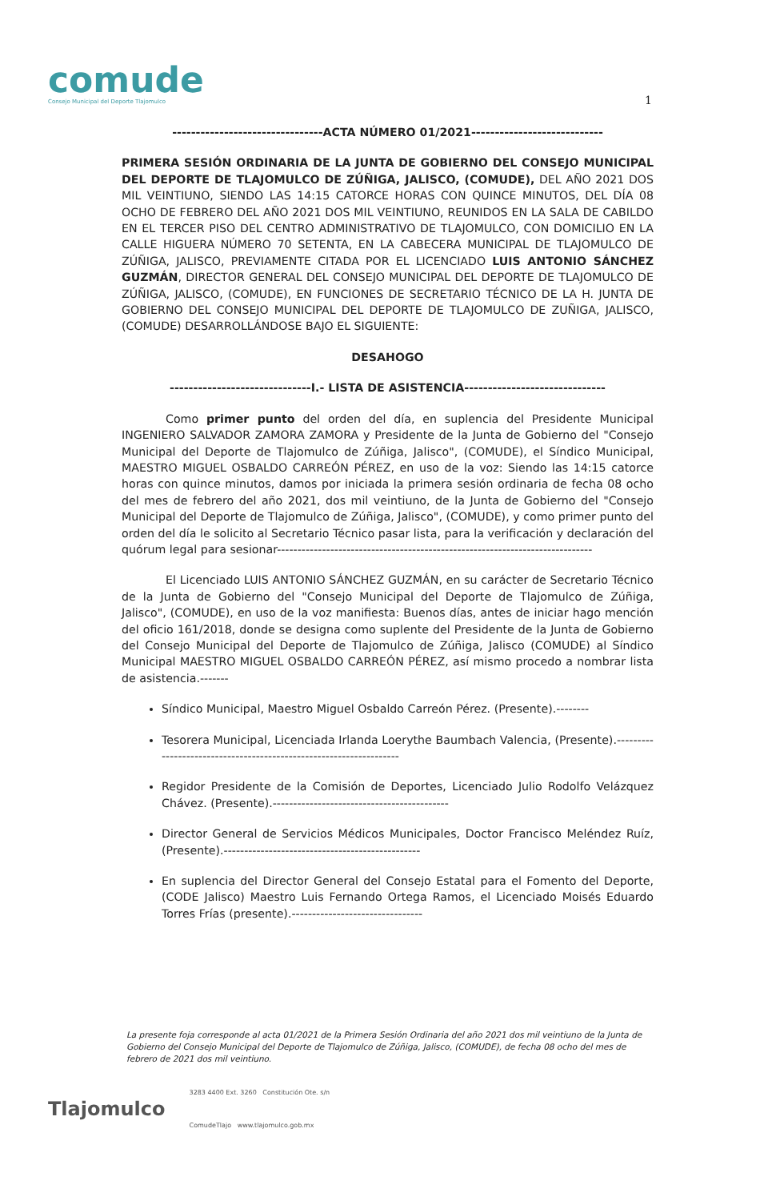comude
Consejo Municipal del Deporte Tlajomulco
1
--------------------------------ACTA NÚMERO 01/2021----------------------------
PRIMERA SESIÓN ORDINARIA DE LA JUNTA DE GOBIERNO DEL CONSEJO MUNICIPAL DEL DEPORTE DE TLAJOMULCO DE ZÚÑIGA, JALISCO, (COMUDE), DEL AÑO 2021 DOS MIL VEINTIUNO, SIENDO LAS 14:15 CATORCE HORAS CON QUINCE MINUTOS, DEL DÍA 08 OCHO DE FEBRERO DEL AÑO 2021 DOS MIL VEINTIUNO, REUNIDOS EN LA SALA DE CABILDO EN EL TERCER PISO DEL CENTRO ADMINISTRATIVO DE TLAJOMULCO, CON DOMICILIO EN LA CALLE HIGUERA NÚMERO 70 SETENTA, EN LA CABECERA MUNICIPAL DE TLAJOMULCO DE ZÚÑIGA, JALISCO, PREVIAMENTE CITADA POR EL LICENCIADO LUIS ANTONIO SÁNCHEZ GUZMÁN, DIRECTOR GENERAL DEL CONSEJO MUNICIPAL DEL DEPORTE DE TLAJOMULCO DE ZÚÑIGA, JALISCO, (COMUDE), EN FUNCIONES DE SECRETARIO TÉCNICO DE LA H. JUNTA DE GOBIERNO DEL CONSEJO MUNICIPAL DEL DEPORTE DE TLAJOMULCO DE ZUÑIGA, JALISCO, (COMUDE) DESARROLLÁNDOSE BAJO EL SIGUIENTE:
DESAHOGO
------------------------------I.- LISTA DE ASISTENCIA------------------------------
Como primer punto del orden del día, en suplencia del Presidente Municipal INGENIERO SALVADOR ZAMORA ZAMORA y Presidente de la Junta de Gobierno del "Consejo Municipal del Deporte de Tlajomulco de Zúñiga, Jalisco", (COMUDE), el Síndico Municipal, MAESTRO MIGUEL OSBALDO CARREÓN PÉREZ, en uso de la voz: Siendo las 14:15 catorce horas con quince minutos, damos por iniciada la primera sesión ordinaria de fecha 08 ocho del mes de febrero del año 2021, dos mil veintiuno, de la Junta de Gobierno del "Consejo Municipal del Deporte de Tlajomulco de Zúñiga, Jalisco", (COMUDE), y como primer punto del orden del día le solicito al Secretario Técnico pasar lista, para la verificación y declaración del quórum legal para sesionar-----------------------------------------------------------------------------
El Licenciado LUIS ANTONIO SÁNCHEZ GUZMÁN, en su carácter de Secretario Técnico de la Junta de Gobierno del "Consejo Municipal del Deporte de Tlajomulco de Zúñiga, Jalisco", (COMUDE), en uso de la voz manifiesta: Buenos días, antes de iniciar hago mención del oficio 161/2018, donde se designa como suplente del Presidente de la Junta de Gobierno del Consejo Municipal del Deporte de Tlajomulco de Zúñiga, Jalisco (COMUDE) al Síndico Municipal MAESTRO MIGUEL OSBALDO CARREÓN PÉREZ, así mismo procedo a nombrar lista de asistencia.-------
Síndico Municipal, Maestro Miguel Osbaldo Carreón Pérez. (Presente).--------
Tesorera Municipal, Licenciada Irlanda Loerythe Baumbach Valencia, (Presente).-------------------------------------------------------------------
Regidor Presidente de la Comisión de Deportes, Licenciado Julio Rodolfo Velázquez Chávez. (Presente).-------------------------------------------
Director General de Servicios Médicos Municipales, Doctor Francisco Meléndez Ruíz, (Presente).------------------------------------------------
En suplencia del Director General del Consejo Estatal para el Fomento del Deporte, (CODE Jalisco) Maestro Luis Fernando Ortega Ramos, el Licenciado Moisés Eduardo Torres Frías (presente).--------------------------------
La presente foja corresponde al acta 01/2021 de la Primera Sesión Ordinaria del año 2021 dos mil veintiuno de la Junta de Gobierno del Consejo Municipal del Deporte de Tlajomulco de Zúñiga, Jalisco, (COMUDE), de fecha 08 ocho del mes de febrero de 2021 dos mil veintiuno.
Tlajomulco
3283 4400 Ext. 3260 Constitución Ote. s/n
ComudeTlajo www.tlajomulco.gob.mx